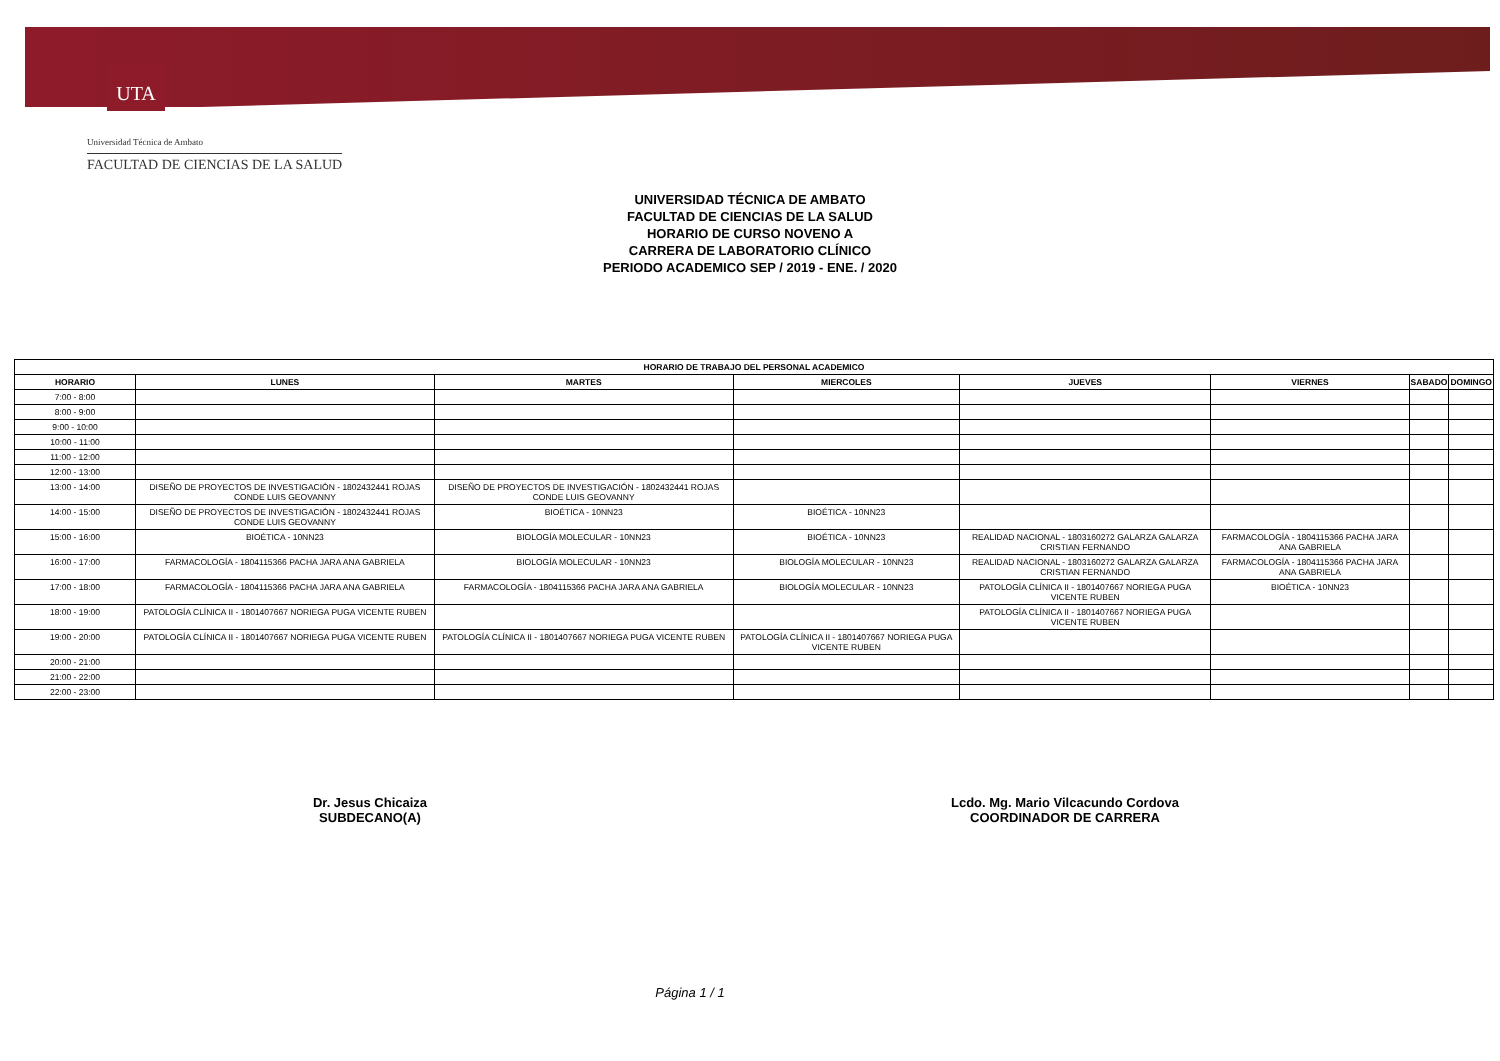UTA
Universidad Técnica de Ambato
FACULTAD DE CIENCIAS DE LA SALUD
UNIVERSIDAD TÉCNICA DE AMBATO
FACULTAD DE CIENCIAS DE LA SALUD
HORARIO DE CURSO NOVENO A
CARRERA DE LABORATORIO CLÍNICO
PERIODO ACADEMICO SEP / 2019 - ENE. / 2020
| HORARIO DE TRABAJO DEL PERSONAL ACADEMICO | | | | | | | |
| --- | --- | --- | --- | --- | --- | --- | --- |
| HORARIO | LUNES | MARTES | MIERCOLES | JUEVES | VIERNES | SABADO | DOMINGO |
| 7:00 - 8:00 | | | | | | | |
| 8:00 - 9:00 | | | | | | | |
| 9:00 - 10:00 | | | | | | | |
| 10:00 - 11:00 | | | | | | | |
| 11:00 - 12:00 | | | | | | | |
| 12:00 - 13:00 | | | | | | | |
| 13:00 - 14:00 | DISEÑO DE PROYECTOS DE INVESTIGACIÓN - 1802432441 ROJAS CONDE LUIS GEOVANNY | DISEÑO DE PROYECTOS DE INVESTIGACIÓN - 1802432441 ROJAS CONDE LUIS GEOVANNY | | | | | |
| 14:00 - 15:00 | DISEÑO DE PROYECTOS DE INVESTIGACIÓN - 1802432441 ROJAS CONDE LUIS GEOVANNY | BIOÉTICA - 10NN23 | BIOÉTICA - 10NN23 | | | | |
| 15:00 - 16:00 | BIOÉTICA - 10NN23 | BIOLOGÍA MOLECULAR - 10NN23 | BIOÉTICA - 10NN23 | REALIDAD NACIONAL - 1803160272 GALARZA GALARZA CRISTIAN FERNANDO | FARMACOLOGÍA - 1804115366 PACHA JARA ANA GABRIELA | | |
| 16:00 - 17:00 | FARMACOLOGÍA - 1804115366 PACHA JARA ANA GABRIELA | BIOLOGÍA MOLECULAR - 10NN23 | BIOLOGÍA MOLECULAR - 10NN23 | REALIDAD NACIONAL - 1803160272 GALARZA GALARZA CRISTIAN FERNANDO | FARMACOLOGÍA - 1804115366 PACHA JARA ANA GABRIELA | | |
| 17:00 - 18:00 | FARMACOLOGÍA - 1804115366 PACHA JARA ANA GABRIELA | FARMACOLOGÍA - 1804115366 PACHA JARA ANA GABRIELA | BIOLOGÍA MOLECULAR - 10NN23 | PATOLOGÍA CLÍNICA II - 1801407667 NORIEGA PUGA VICENTE RUBEN | BIOÉTICA - 10NN23 | | |
| 18:00 - 19:00 | PATOLOGÍA CLÍNICA II - 1801407667 NORIEGA PUGA VICENTE RUBEN | | | PATOLOGÍA CLÍNICA II - 1801407667 NORIEGA PUGA VICENTE RUBEN | | | |
| 19:00 - 20:00 | PATOLOGÍA CLÍNICA II - 1801407667 NORIEGA PUGA VICENTE RUBEN | PATOLOGÍA CLÍNICA II - 1801407667 NORIEGA PUGA VICENTE RUBEN | PATOLOGÍA CLÍNICA II - 1801407667 NORIEGA PUGA VICENTE RUBEN | | | | |
| 20:00 - 21:00 | | | | | | | |
| 21:00 - 22:00 | | | | | | | |
| 22:00 - 23:00 | | | | | | | |
Dr. Jesus Chicaiza
SUBDECANO(A)
Lcdo. Mg. Mario Vilcacundo Cordova
COORDINADOR DE CARRERA
Página 1 / 1